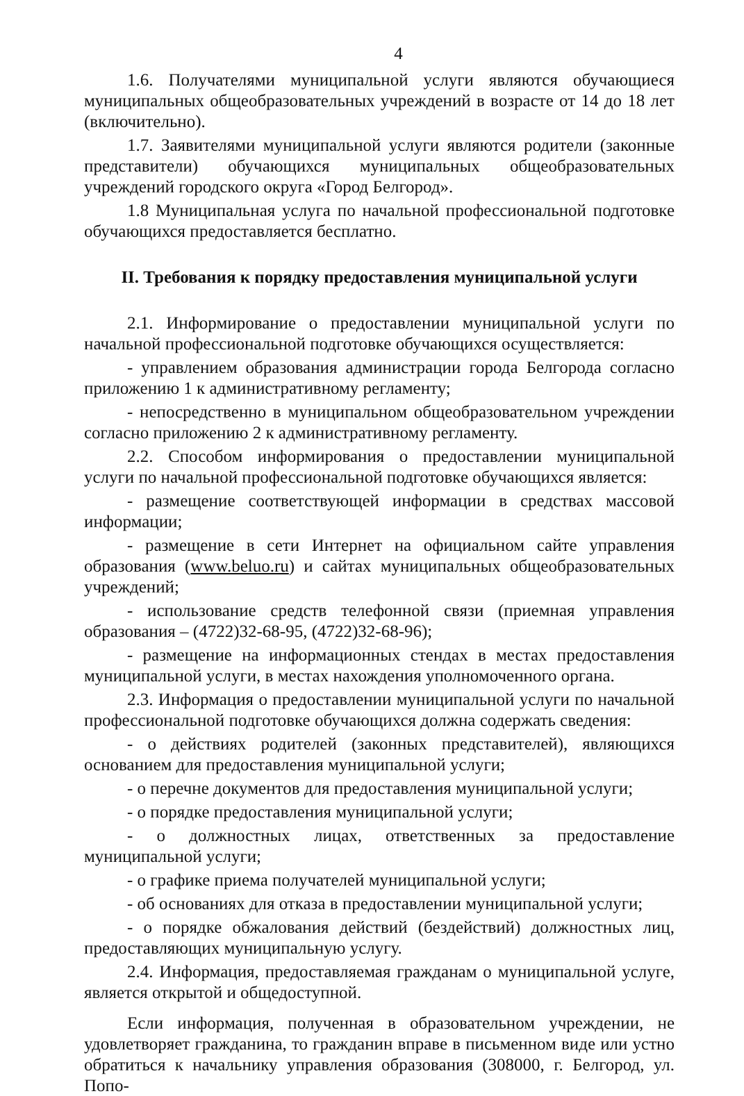4
1.6. Получателями муниципальной услуги являются обучающиеся муниципальных общеобразовательных учреждений в возрасте от 14 до 18 лет (включительно).
1.7. Заявителями муниципальной услуги являются родители (законные представители) обучающихся муниципальных общеобразовательных учреждений городского округа «Город Белгород».
1.8 Муниципальная услуга по начальной профессиональной подготовке обучающихся предоставляется бесплатно.
II. Требования к порядку предоставления муниципальной услуги
2.1. Информирование о предоставлении муниципальной услуги по начальной профессиональной подготовке обучающихся осуществляется:
- управлением образования администрации города Белгорода согласно приложению 1 к административному регламенту;
- непосредственно в муниципальном общеобразовательном учреждении согласно приложению 2 к административному регламенту.
2.2. Способом информирования о предоставлении муниципальной услуги по начальной профессиональной подготовке обучающихся является:
- размещение соответствующей информации в средствах массовой информации;
- размещение в сети Интернет на официальном сайте управления образования (www.beluo.ru) и сайтах муниципальных общеобразовательных учреждений;
- использование средств телефонной связи (приемная управления образования – (4722)32-68-95, (4722)32-68-96);
- размещение на информационных стендах в местах предоставления муниципальной услуги, в местах нахождения уполномоченного органа.
2.3. Информация о предоставлении муниципальной услуги по начальной профессиональной подготовке обучающихся должна содержать сведения:
- о действиях родителей (законных представителей), являющихся основанием для предоставления муниципальной услуги;
- о перечне документов для предоставления муниципальной услуги;
- о порядке предоставления муниципальной услуги;
- о должностных лицах, ответственных за предоставление муниципальной услуги;
- о графике приема получателей муниципальной услуги;
- об основаниях для отказа в предоставлении муниципальной услуги;
- о порядке обжалования действий (бездействий) должностных лиц, предоставляющих муниципальную услугу.
2.4. Информация, предоставляемая гражданам о муниципальной услуге, является открытой и общедоступной.
Если информация, полученная в образовательном учреждении, не удовлетворяет гражданина, то гражданин вправе в письменном виде или устно обратиться к начальнику управления образования (308000, г. Белгород, ул. Попо-